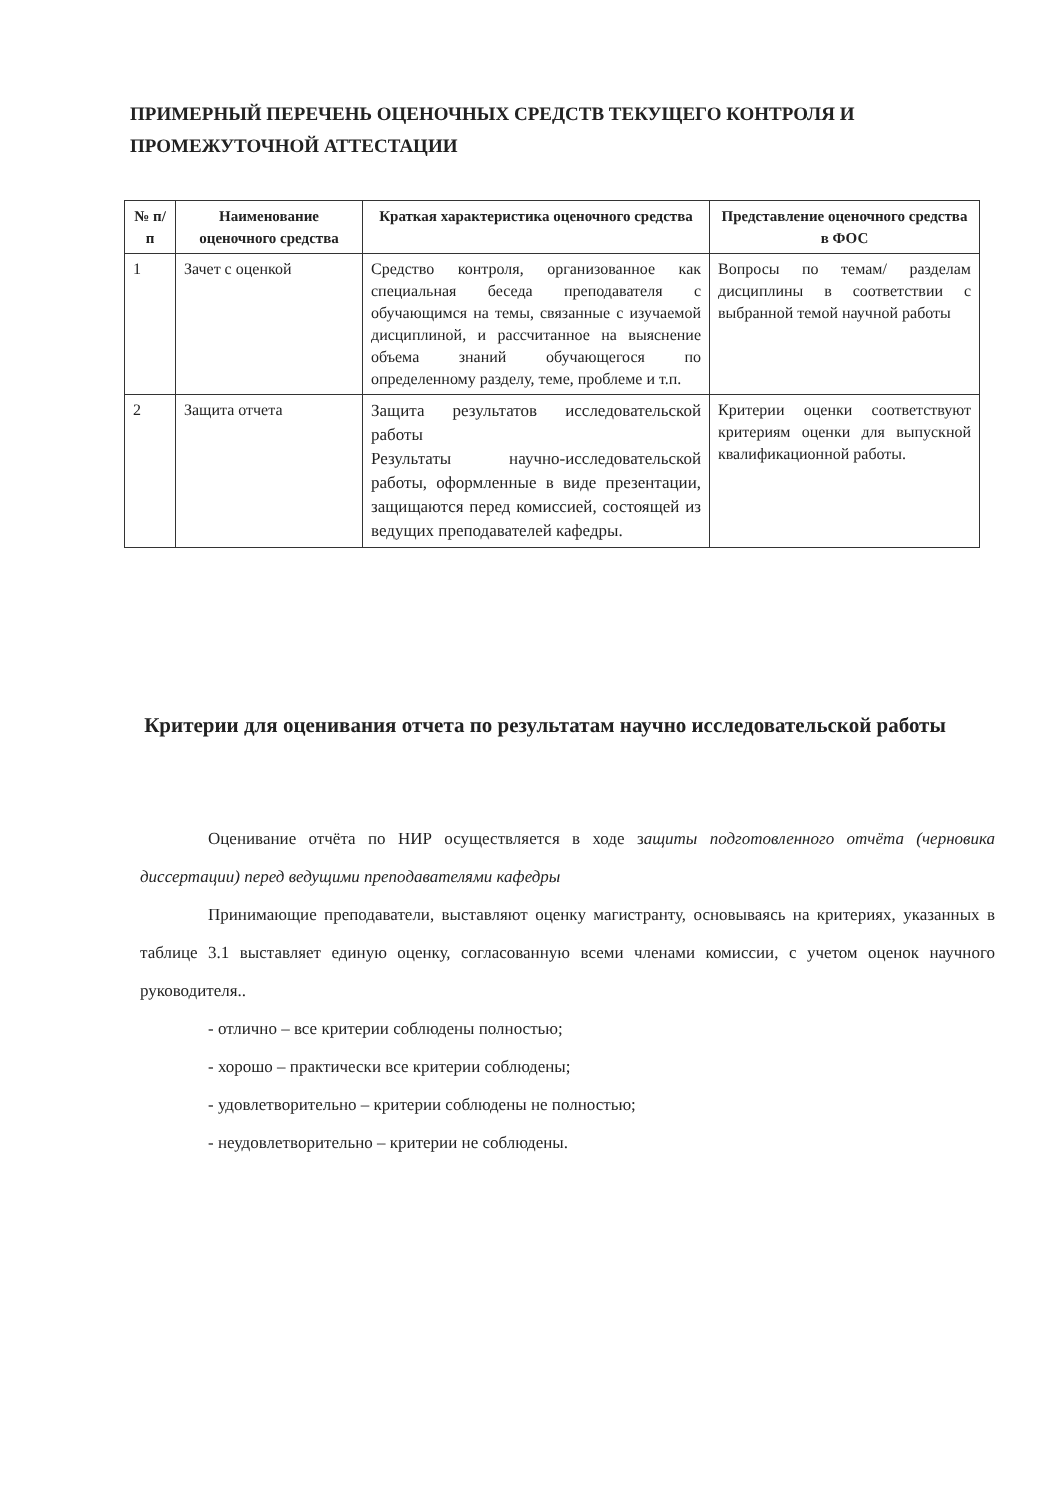ПРИМЕРНЫЙ ПЕРЕЧЕНЬ ОЦЕНОЧНЫХ СРЕДСТВ ТЕКУЩЕГО КОНТРОЛЯ И ПРОМЕЖУТОЧНОЙ АТТЕСТАЦИИ
| № п/п | Наименование оценочного средства | Краткая характеристика оценочного средства | Представление оценочного средства в ФОС |
| --- | --- | --- | --- |
| 1 | Зачет с оценкой | Средство контроля, организованное как специальная беседа преподавателя с обучающимся на темы, связанные с изучаемой дисциплиной, и рассчитанное на выяснение объема знаний обучающегося по определенному разделу, теме, проблеме и т.п. | Вопросы по темам/ разделам дисциплины в соответствии с выбранной темой научной работы |
| 2 | Защита отчета | Защита результатов исследовательской работы Результаты научно-исследовательской работы, оформленные в виде презентации, защищаются перед комиссией, состоящей из ведущих преподавателей кафедры. | Критерии оценки соответствуют критериям оценки для выпускной квалификационной работы. |
Критерии для оценивания отчета по результатам научно исследовательской работы
Оценивание отчёта по НИР осуществляется в ходе защиты подготовленного отчёта (черновика диссертации) перед ведущими преподавателями кафедры
Принимающие преподаватели, выставляют оценку магистранту, основываясь на критериях, указанных в таблице 3.1 выставляет единую оценку, согласованную всеми членами комиссии, с учетом оценок научного руководителя..
- отлично – все критерии соблюдены полностью;
- хорошо – практически все критерии соблюдены;
- удовлетворительно – критерии соблюдены не полностью;
- неудовлетворительно – критерии не соблюдены.